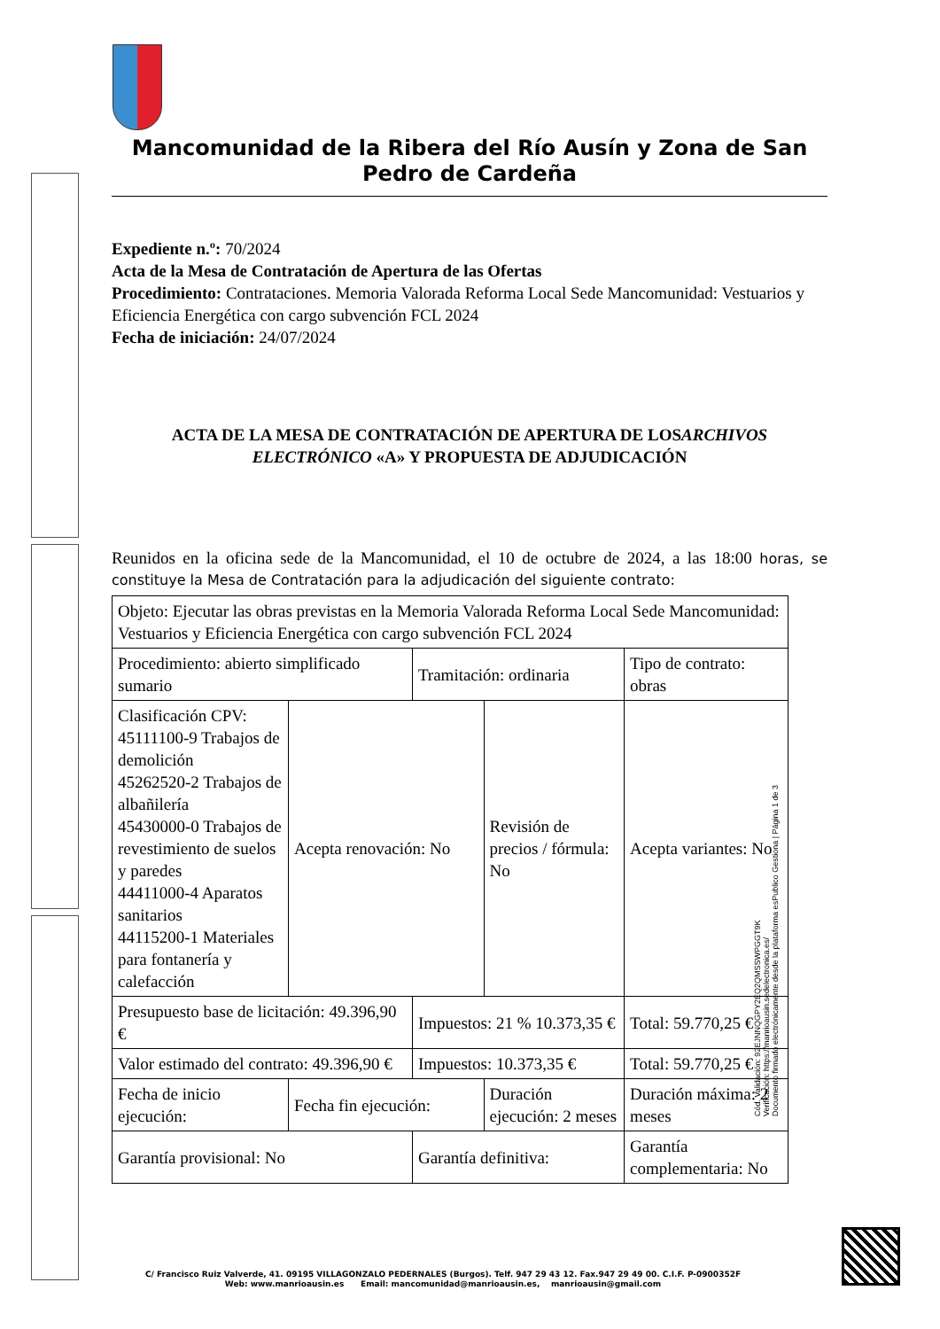Mancomunidad de la Ribera del Río Ausín y Zona de San Pedro de Cardeña
Expediente n.º: 70/2024
Acta de la Mesa de Contratación de Apertura de las Ofertas
Procedimiento: Contrataciones. Memoria Valorada Reforma Local Sede Mancomunidad: Vestuarios y Eficiencia Energética con cargo subvención FCL 2024
Fecha de iniciación: 24/07/2024
ACTA DE LA MESA DE CONTRATACIÓN DE APERTURA DE LOSARCHIVOS ELECTRÓNICO «A» Y PROPUESTA DE ADJUDICACIÓN
Reunidos en la oficina sede de la Mancomunidad, el 10 de octubre de 2024, a las 18:00 horas, se constituye la Mesa de Contratación para la adjudicación del siguiente contrato:
| Objeto: Ejecutar las obras previstas en la Memoria Valorada Reforma Local Sede Mancomunidad: Vestuarios y Eficiencia Energética con cargo subvención FCL 2024 | | | | | |
| Procedimiento: abierto simplificado sumario | | Tramitación: ordinaria | | Tipo de contrato: obras | |
| Clasificación CPV: 45111100-9 Trabajos de demolición 45262520-2 Trabajos de albañilería 45430000-0 Trabajos de revestimiento de suelos y paredes 44411000-4 Aparatos sanitarios 44115200-1 Materiales para fontanería y calefacción | Acepta renovación: No | | Revisión de precios / fórmula: No | | Acepta variantes: No |
| Presupuesto base de licitación: 49.396,90 € | | Impuestos: 21 % 10.373,35 € | | Total: 59.770,25 € | |
| Valor estimado del contrato: 49.396,90 € | | Impuestos: 10.373,35 € | | Total: 59.770,25 € | |
| Fecha de inicio ejecución: | Fecha fin ejecución: | | Duración ejecución: 2 meses | | Duración máxima: 2 meses |
| Garantía provisional: No | | Garantía definitiva: | | Garantía complementaria: No | |
Cód. Validación: 92EJNNQGPY2EQ2QMSSWPGGT9K
Verificación: https://manrioausin.sedelectronica.es/
Documento firmado electrónicamente desde la plataforma esPublico Gestiona | Página 1 de 3
C/ Francisco Ruiz Valverde, 41. 09195 VILLAGONZALO PEDERNALES (Burgos). Telf. 947 29 43 12. Fax.947 29 49 00. C.I.F. P-0900352F
Web: www.manrioausin.es Email: mancomunidad@manrioausin.es, manrioausin@gmail.com